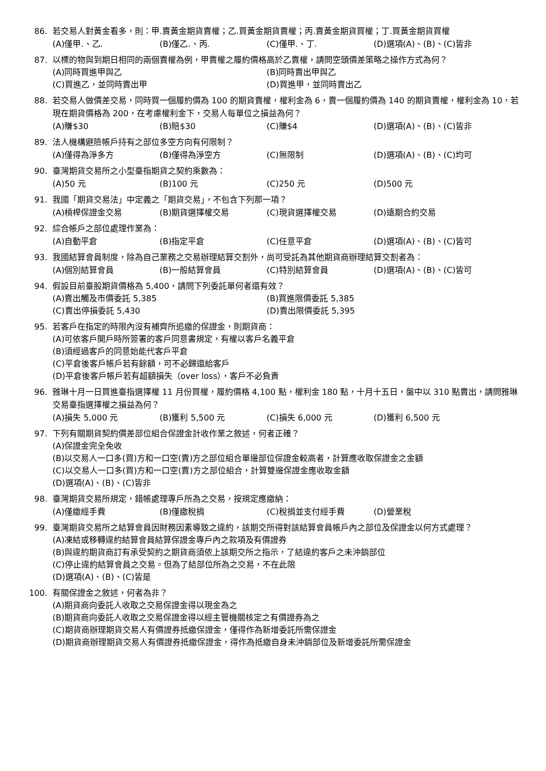86. 若交易人對黃金看多，則：甲.賣黃金期貨賣權；乙.買黃金期貨賣權；丙.賣黃金期貨買權；丁.買黃金期貨買權
(A)僅甲.、乙.
(B)僅乙.、丙.
(C)僅甲.、丁.
(D)選項(A)、(B)、(C)皆非
87. 以標的物與到期日相同的兩個賣權為例，甲賣權之履約價格高於乙賣權，請問空頭價差策略之操作方式為何？
(A)同時買進甲與乙
(B)同時賣出甲與乙
(C)買進乙，並同時賣出甲
(D)買進甲，並同時賣出乙
88. 若交易人做價差交易，同時買一個履約價為 100 的期貨賣權，權利金為 6，賣一個履約價為 140 的期貨賣權，權利金為 10，若現在期貨價格為 200，在考慮權利金下，交易人每單位之損益為何？
(A)賺$30
(B)賠$30
(C)賺$4
(D)選項(A)、(B)、(C)皆非
89. 法人機構避險帳戶持有之部位多空方向有何限制？
(A)僅得為淨多方
(B)僅得為淨空方
(C)無限制
(D)選項(A)、(B)、(C)均可
90. 臺灣期貨交易所之小型臺指期貨之契約乘數為：
(A)50 元
(B)100 元
(C)250 元
(D)500 元
91. 我國「期貨交易法」中定義之「期貨交易」，不包含下列那一項？
(A)槓桿保證金交易
(B)期貨選擇權交易
(C)現貨選擇權交易
(D)遠期合約交易
92. 綜合帳戶之部位處理作業為：
(A)自動平倉
(B)指定平倉
(C)任意平倉
(D)選項(A)、(B)、(C)皆可
93. 我國結算會員制度，除為自己業務之交易辦理結算交割外，尚可受託為其他期貨商辦理結算交割者為：
(A)個別結算會員
(B)一般結算會員
(C)特別結算會員
(D)選項(A)、(B)、(C)皆可
94. 假設目前臺股期貨價格為 5,400，請問下列委託單何者還有效？
(A)賣出觸及市價委託 5,385
(B)買進限價委託 5,385
(C)賣出停損委託 5,430
(D)賣出限價委託 5,395
95. 若客戶在指定的時限內沒有補齊所追繳的保證金，則期貨商：
(A)可依客戶開戶時所簽署的客戶同意書規定，有權以客戶名義平倉
(B)須經過客戶的同意始能代客戶平倉
(C)平倉後客戶帳戶若有餘額，可不必歸還給客戶
(D)平倉後客戶帳戶若有超額損失（over loss），客戶不必負責
96. 雅琳十月一日買進臺指選擇權 11 月份買權，履約價格 4,100 點，權利金 180 點，十月十五日，盤中以 310 點賣出，請問雅琳交易臺指選擇權之損益為何？
(A)損失 5,000 元
(B)獲利 5,500 元
(C)損失 6,000 元
(D)獲利 6,500 元
97. 下列有關期貨契約價差部位組合保證金計收作業之敘述，何者正確？
(A)保證金完全免收
(B)以交易人一口多(買)方和一口空(賣)方之部位組合單邊部位保證金較高者，計算應收取保證金之金額
(C)以交易人一口多(買)方和一口空(賣)方之部位組合，計算雙邊保證金應收取金額
(D)選項(A)、(B)、(C)皆非
98. 臺灣期貨交易所規定，錯帳處理專戶所為之交易，按規定應繳納：
(A)僅繳經手費
(B)僅繳稅捐
(C)稅捐並支付經手費
(D)營業稅
99. 臺灣期貨交易所之結算會員因財務因素導致之違約，該期交所得對該結算會員帳戶內之部位及保證金以何方式處理？
(A)凍結或移轉違約結算會員結算保證金專戶內之款項及有價證券
(B)與違約期貨商訂有承受契約之期貨商須依上該期交所之指示，了結違約客戶之未沖銷部位
(C)停止違約結算會員之交易。但為了結部位所為之交易，不在此限
(D)選項(A)、(B)、(C)皆是
100. 有關保證金之敘述，何者為非？
(A)期貨商向委託人收取之交易保證金得以現金為之
(B)期貨商向委託人收取之交易保證金得以經主管機關核定之有價證券為之
(C)期貨商辦理期貨交易人有價證券抵繳保證金，僅得作為新增委託所需保證金
(D)期貨商辦理期貨交易人有價證券抵繳保證金，得作為抵繳自身未沖銷部位及新增委託所需保證金